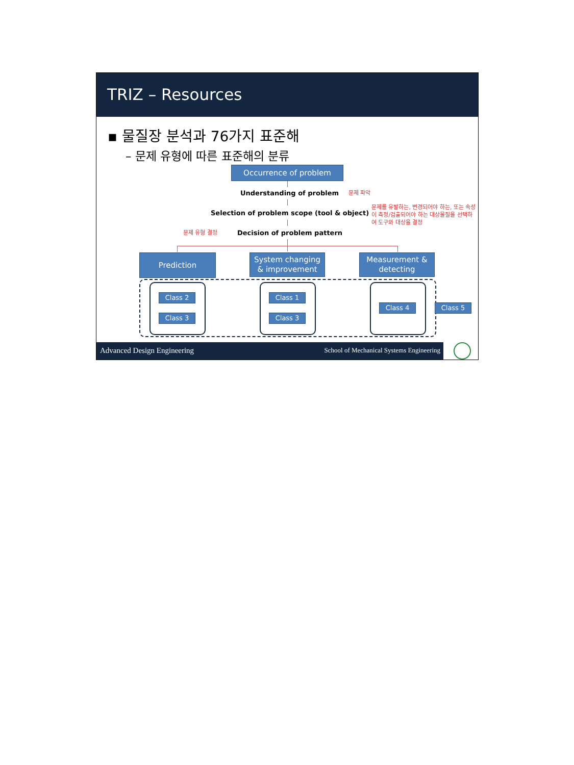TRIZ – Resources
▪ 물질장 분석과 76가지 표준해
– 문제 유형에 따른 표준해의 분류
Occurrence of problem
Understanding of problem 문제 파악
Selection of problem scope (tool & object)
문제를 유발하는, 변경되어야 하는, 또는 속성이 측정/검출되어야 하는 대상물질을 선택하여 도구와 대상을 결정
문제 유형 결정 Decision of problem pattern
Prediction
System changing & improvement
Measurement & detecting
Class 2
Class 3
Class 1
Class 3
Class 4 Class 5
Advanced Design Engineering School of Mechanical Systems Engineering